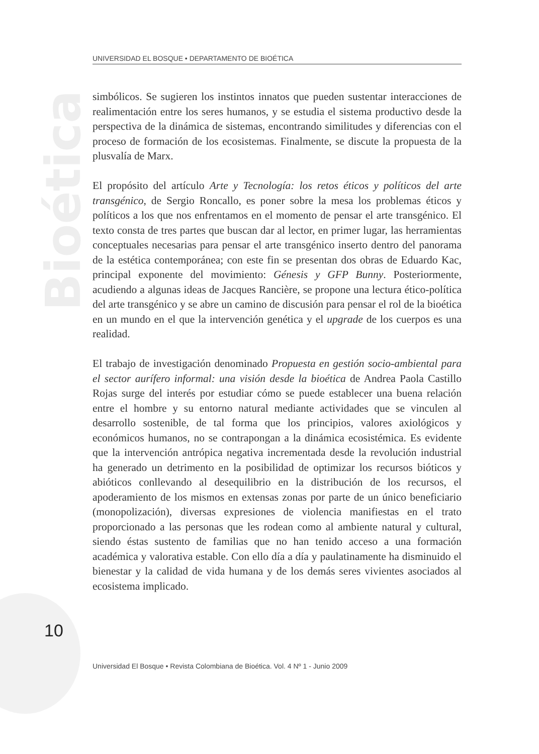Bioética
UNIVERSIDAD EL BOSQUE • DEPARTAMENTO DE BIOÉTICA
simbólicos. Se sugieren los instintos innatos que pueden sustentar interacciones de realimentación entre los seres humanos, y se estudia el sistema productivo desde la perspectiva de la dinámica de sistemas, encontrando similitudes y diferencias con el proceso de formación de los ecosistemas. Finalmente, se discute la propuesta de la plusvalía de Marx.
El propósito del artículo Arte y Tecnología: los retos éticos y políticos del arte transgénico, de Sergio Roncallo, es poner sobre la mesa los problemas éticos y políticos a los que nos enfrentamos en el momento de pensar el arte transgénico. El texto consta de tres partes que buscan dar al lector, en primer lugar, las herramientas conceptuales necesarias para pensar el arte transgénico inserto dentro del panorama de la estética contemporánea; con este fin se presentan dos obras de Eduardo Kac, principal exponente del movimiento: Génesis y GFP Bunny. Posteriormente, acudiendo a algunas ideas de Jacques Rancière, se propone una lectura ético-política del arte transgénico y se abre un camino de discusión para pensar el rol de la bioética en un mundo en el que la intervención genética y el upgrade de los cuerpos es una realidad.
El trabajo de investigación denominado Propuesta en gestión socio-ambiental para el sector aurífero informal: una visión desde la bioética de Andrea Paola Castillo Rojas surge del interés por estudiar cómo se puede establecer una buena relación entre el hombre y su entorno natural mediante actividades que se vinculen al desarrollo sostenible, de tal forma que los principios, valores axiológicos y económicos humanos, no se contrapongan a la dinámica ecosistémica. Es evidente que la intervención antrópica negativa incrementada desde la revolución industrial ha generado un detrimento en la posibilidad de optimizar los recursos bióticos y abióticos conllevando al desequilibrio en la distribución de los recursos, el apoderamiento de los mismos en extensas zonas por parte de un único beneficiario (monopolización), diversas expresiones de violencia manifiestas en el trato proporcionado a las personas que les rodean como al ambiente natural y cultural, siendo éstas sustento de familias que no han tenido acceso a una formación académica y valorativa estable. Con ello día a día y paulatinamente ha disminuido el bienestar y la calidad de vida humana y de los demás seres vivientes asociados al ecosistema implicado.
10
Universidad El Bosque • Revista Colombiana de Bioética. Vol. 4 Nº 1 - Junio 2009